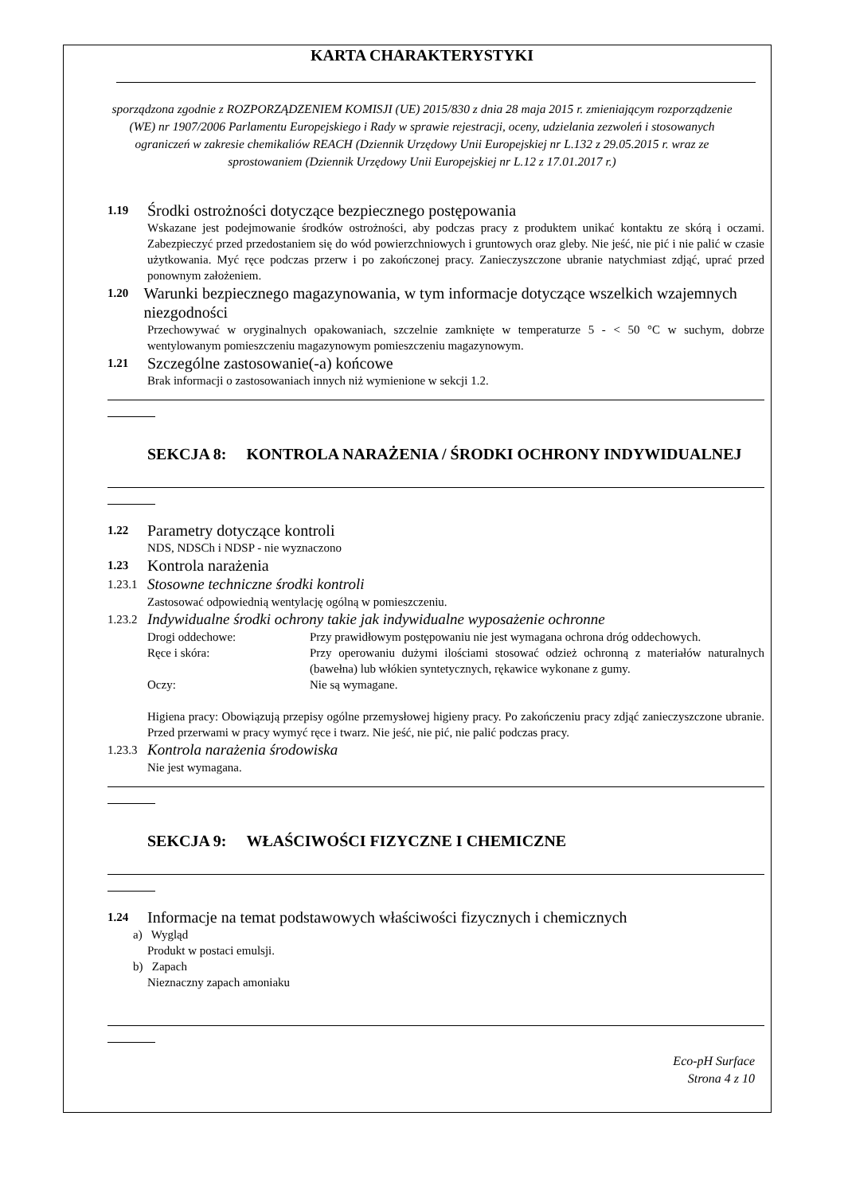KARTA CHARAKTERYSTYKI
sporządzona zgodnie z ROZPORZĄDZENIEM KOMISJI (UE) 2015/830 z dnia 28 maja 2015 r. zmieniającym rozporządzenie (WE) nr 1907/2006 Parlamentu Europejskiego i Rady w sprawie rejestracji, oceny, udzielania zezwoleń i stosowanych ograniczeń w zakresie chemikaliów REACH (Dziennik Urzędowy Unii Europejskiej nr L.132 z 29.05.2015 r. wraz ze sprostowaniem (Dziennik Urzędowy Unii Europejskiej nr L.12 z 17.01.2017 r.)
1.19 Środki ostrożności dotyczące bezpiecznego postępowania
Wskazane jest podejmowanie środków ostrożności, aby podczas pracy z produktem unikać kontaktu ze skórą i oczami. Zabezpieczyć przed przedostaniem się do wód powierzchniowych i gruntowych oraz gleby. Nie jeść, nie pić i nie palić w czasie użytkowania. Myć ręce podczas przerw i po zakończonej pracy. Zanieczyszczone ubranie natychmiast zdjąć, uprać przed ponownym założeniem.
1.20 Warunki bezpiecznego magazynowania, w tym informacje dotyczące wszelkich wzajemnych niezgodności
Przechowywać w oryginalnych opakowaniach, szczelnie zamknięte w temperaturze 5 - < 50 °C w suchym, dobrze wentylowanym pomieszczeniu magazynowym pomieszczeniu magazynowym.
1.21 Szczególne zastosowanie(-a) końcowe
Brak informacji o zastosowaniach innych niż wymienione w sekcji 1.2.
SEKCJA 8: KONTROLA NARAŻENIA / ŚRODKI OCHRONY INDYWIDUALNEJ
1.22 Parametry dotyczące kontroli
NDS, NDSCh i NDSP - nie wyznaczono
1.23 Kontrola narażenia
1.23.1 Stosowne techniczne środki kontroli
Zastosować odpowiednią wentylację ogólną w pomieszczeniu.
1.23.2 Indywidualne środki ochrony takie jak indywidualne wyposażenie ochronne
Drogi oddechowe: Przy prawidłowym postępowaniu nie jest wymagana ochrona dróg oddechowych.
Ręce i skóra: Przy operowaniu dużymi ilościami stosować odzież ochronną z materiałów naturalnych (bawełna) lub włókien syntetycznych, rękawice wykonane z gumy.
Oczy: Nie są wymagane.
Higiena pracy: Obowiązują przepisy ogólne przemysłowej higieny pracy. Po zakończeniu pracy zdjąć zanieczyszczone ubranie. Przed przerwami w pracy wymyć ręce i twarz. Nie jeść, nie pić, nie palić podczas pracy.
1.23.3 Kontrola narażenia środowiska
Nie jest wymagana.
SEKCJA 9: WŁAŚCIWOŚCI FIZYCZNE I CHEMICZNE
1.24 Informacje na temat podstawowych właściwości fizycznych i chemicznych
a) Wygląd
Produkt w postaci emulsji.
b) Zapach
Nieznaczny zapach amoniaku
Eco-pH Surface
Strona 4 z 10